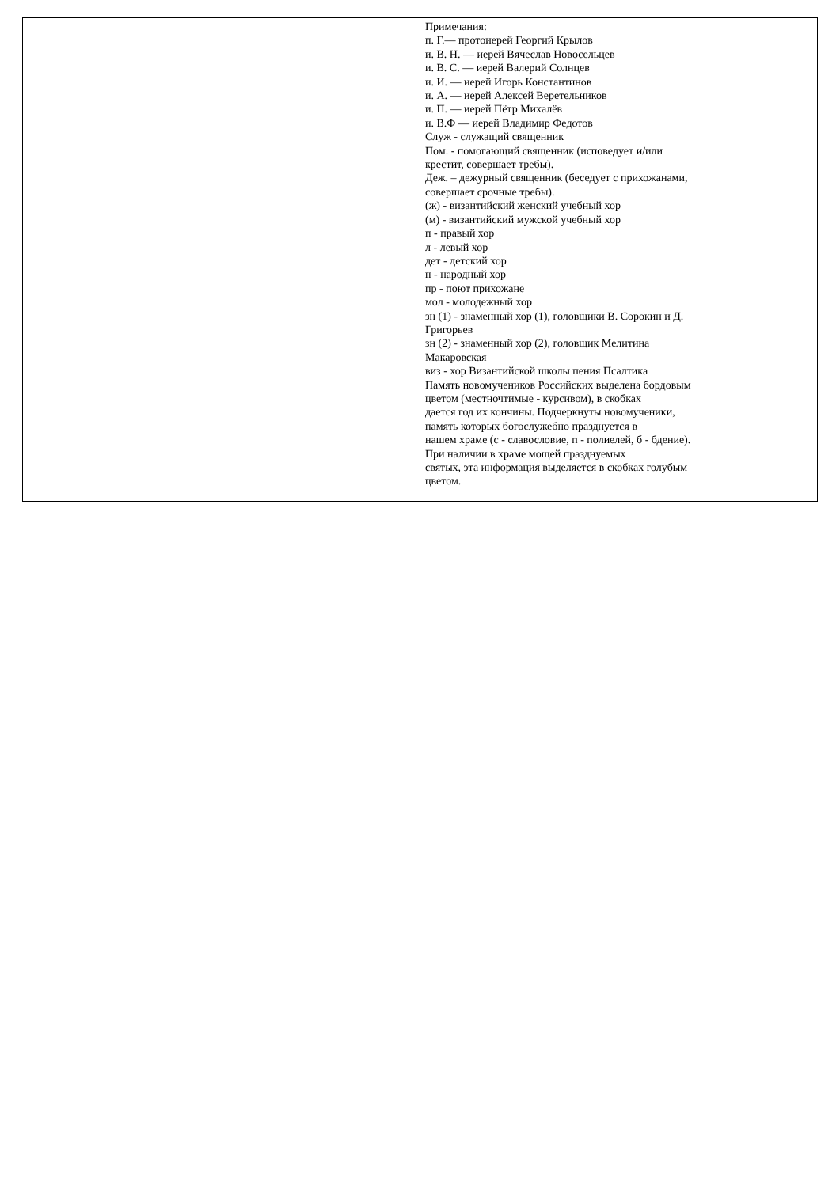| | Примечания: п. Г.— протоиерей Георгий Крылов и. В. Н. — иерей Вячеслав Новосельцев и. В. С. — иерей Валерий Солнцев и. И. — иерей Игорь Константинов и. А. — иерей Алексей Веретельников и. П. — иерей Пётр Михалёв и. В.Ф — иерей Владимир Федотов Служ - служащий священник Пом. - помогающий священник (исповедует и/или крестит, совершает требы). Деж. – дежурный священник (беседует с прихожанами, совершает срочные требы). (ж) - византийский женский учебный хор (м) - византийский мужской учебный хор п - правый хор л - левый хор дет - детский хор н - народный хор пр - поют прихожане мол - молодежный хор зн (1) - знаменный хор (1), головщики В. Сорокин и Д. Григорьев зн (2) - знаменный хор (2), головщик Мелитина Макаровская виз - хор Византийской школы пения Псалтика Память новомучеников Российских выделена бордовым цветом (местночтимые - курсивом), в скобках дается год их кончины. Подчеркнуты новомученики, память которых богослужебно празднуется в нашем храме (с - славословие, п - полиелей, б - бдение). При наличии в храме мощей празднуемых святых, эта информация выделяется в скобках голубым цветом. |